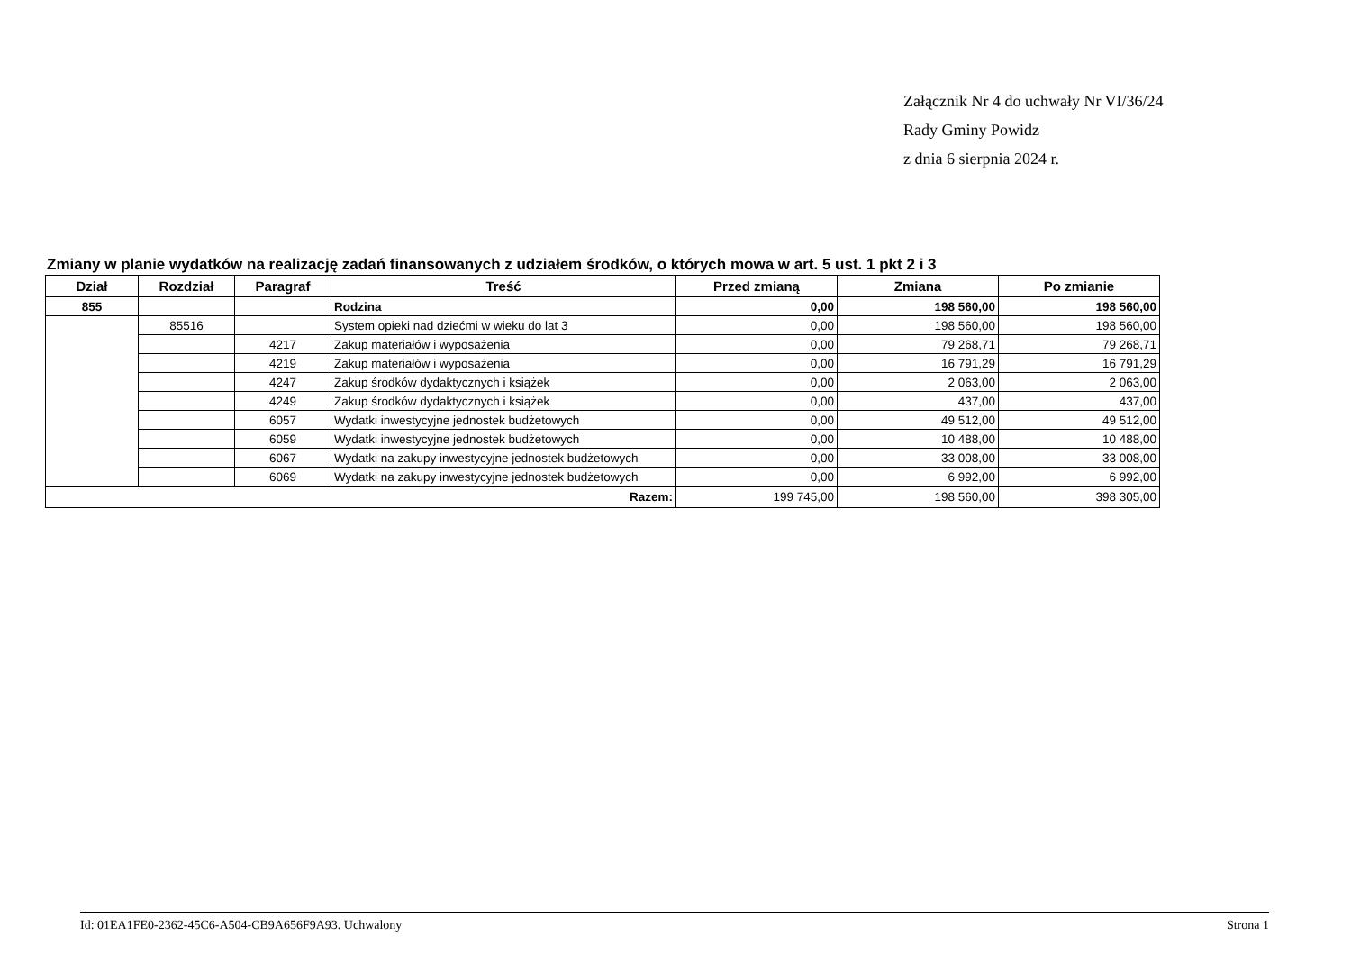Załącznik Nr 4 do uchwały Nr VI/36/24
Rady Gminy Powidz
z dnia 6 sierpnia 2024 r.
Zmiany w planie wydatków na realizację zadań finansowanych z udziałem środków, o których mowa w art. 5 ust. 1 pkt 2 i 3
| Dział | Rozdział | Paragraf | Treść | Przed zmianą | Zmiana | Po zmianie |
| --- | --- | --- | --- | --- | --- | --- |
| 855 | | | Rodzina | 0,00 | 198 560,00 | 198 560,00 |
| | 85516 | | System opieki nad dziećmi w wieku do lat 3 | 0,00 | 198 560,00 | 198 560,00 |
| | | 4217 | Zakup materiałów i wyposażenia | 0,00 | 79 268,71 | 79 268,71 |
| | | 4219 | Zakup materiałów i wyposażenia | 0,00 | 16 791,29 | 16 791,29 |
| | | 4247 | Zakup środków dydaktycznych i książek | 0,00 | 2 063,00 | 2 063,00 |
| | | 4249 | Zakup środków dydaktycznych i książek | 0,00 | 437,00 | 437,00 |
| | | 6057 | Wydatki inwestycyjne jednostek budżetowych | 0,00 | 49 512,00 | 49 512,00 |
| | | 6059 | Wydatki inwestycyjne jednostek budżetowych | 0,00 | 10 488,00 | 10 488,00 |
| | | 6067 | Wydatki na zakupy inwestycyjne jednostek budżetowych | 0,00 | 33 008,00 | 33 008,00 |
| | | 6069 | Wydatki na zakupy inwestycyjne jednostek budżetowych | 0,00 | 6 992,00 | 6 992,00 |
| Razem: | | | | 199 745,00 | 198 560,00 | 398 305,00 |
Id: 01EA1FE0-2362-45C6-A504-CB9A656F9A93. Uchwalony Strona 1